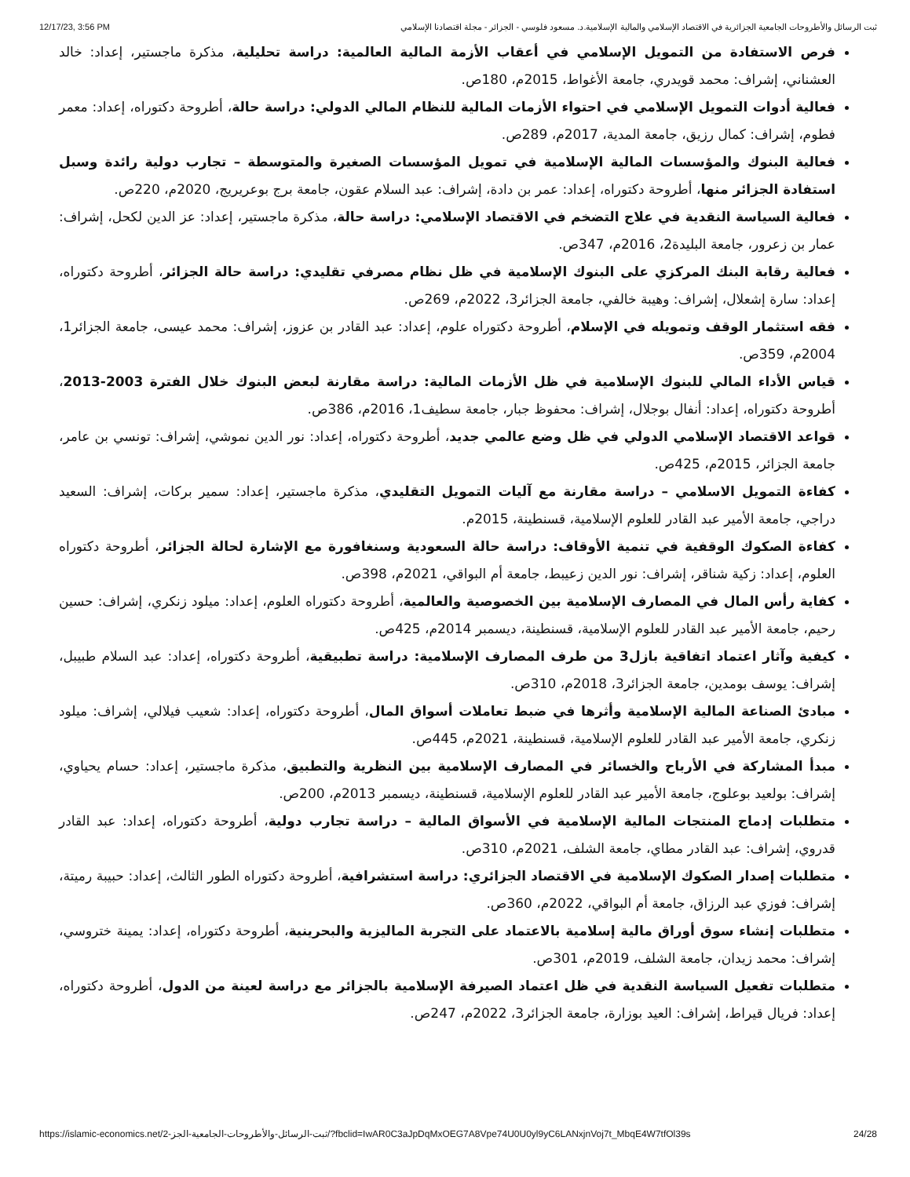12/17/23, 3:56 PM ثبت الرسائل والأطروحات الجامعية الجزائرية في الاقتصاد الإسلامي والمالية الإسلامية.د. مسعود فلوسي - الجزائر - مجلة اقتصادنا الإسلامي
فرص الاستفادة من التمويل الإسلامي في أعقاب الأزمة المالية العالمية: دراسة تحليلية، مذكرة ماجستير، إعداد: خالد العشناني، إشراف: محمد قويدري، جامعة الأغواط، 2015م، 180ص.
فعالية أدوات التمويل الإسلامي في احتواء الأزمات المالية للنظام المالي الدولي: دراسة حالة، أطروحة دكتوراه، إعداد: معمر فطوم، إشراف: كمال رزيق، جامعة المدية، 2017م، 289ص.
فعالية البنوك والمؤسسات المالية الإسلامية في تمويل المؤسسات الصغيرة والمتوسطة – تجارب دولية رائدة وسبل استفادة الجزائر منها، أطروحة دكتوراه، إعداد: عمر بن دادة، إشراف: عبد السلام عقون، جامعة برج بوعريريج، 2020م، 220ص.
فعالية السياسة النقدية في علاج التضخم في الاقتصاد الإسلامي: دراسة حالة، مذكرة ماجستير، إعداد: عز الدين لكحل، إشراف: عمار بن زعرور، جامعة البليدة2، 2016م، 347ص.
فعالية رقابة البنك المركزي على البنوك الإسلامية في ظل نظام مصرفي تقليدي: دراسة حالة الجزائر، أطروحة دكتوراه، إعداد: سارة إشعلال، إشراف: وهيبة خالفي، جامعة الجزائر3، 2022م، 269ص.
فقه استثمار الوقف وتمويله في الإسلام، أطروحة دكتوراه علوم، إعداد: عبد القادر بن عزوز، إشراف: محمد عيسى، جامعة الجزائر1، 2004م، 359ص.
قياس الأداء المالي للبنوك الإسلامية في ظل الأزمات المالية: دراسة مقارنة لبعض البنوك خلال الفترة 2003-2013، أطروحة دكتوراه، إعداد: أنفال بوجلال، إشراف: محفوظ جبار، جامعة سطيف1، 2016م، 386ص.
قواعد الاقتصاد الإسلامي الدولي في ظل وضع عالمي جديد، أطروحة دكتوراه، إعداد: نور الدين نموشي، إشراف: تونسي بن عامر، جامعة الجزائر، 2015م، 425ص.
كفاءة التمويل الاسلامي – دراسة مقارنة مع آليات التمويل التقليدي، مذكرة ماجستير، إعداد: سمير بركات، إشراف: السعيد دراجي، جامعة الأمير عبد القادر للعلوم الإسلامية، قسنطينة، 2015م.
كفاءة الصكوك الوقفية في تنمية الأوقاف: دراسة حالة السعودية وسنغافورة مع الإشارة لحالة الجزائر، أطروحة دكتوراه العلوم، إعداد: زكية شناقر، إشراف: نور الدين زعيبط، جامعة أم البواقي، 2021م، 398ص.
كفاية رأس المال في المصارف الإسلامية بين الخصوصية والعالمية، أطروحة دكتوراه العلوم، إعداد: ميلود زنكري، إشراف: حسين رحيم، جامعة الأمير عبد القادر للعلوم الإسلامية، قسنطينة، ديسمبر 2014م، 425ص.
كيفية وآثار اعتماد اتفاقية بازل3 من طرف المصارف الإسلامية: دراسة تطبيقية، أطروحة دكتوراه، إعداد: عبد السلام طبيبل، إشراف: يوسف بومدين، جامعة الجزائر3، 2018م، 310ص.
مبادئ الصناعة المالية الإسلامية وأثرها في ضبط تعاملات أسواق المال، أطروحة دكتوراه، إعداد: شعيب فيلالي، إشراف: ميلود زنكري، جامعة الأمير عبد القادر للعلوم الإسلامية، قسنطينة، 2021م، 445ص.
مبدأ المشاركة في الأرباح والخسائر في المصارف الإسلامية بين النظرية والتطبيق، مذكرة ماجستير، إعداد: حسام يحياوي، إشراف: بولعيد بوعلوج، جامعة الأمير عبد القادر للعلوم الإسلامية، قسنطينة، ديسمبر 2013م، 200ص.
متطلبات إدماج المنتجات المالية الإسلامية في الأسواق المالية – دراسة تجارب دولية، أطروحة دكتوراه، إعداد: عبد القادر قدروي، إشراف: عبد القادر مطاي، جامعة الشلف، 2021م، 310ص.
متطلبات إصدار الصكوك الإسلامية في الاقتصاد الجزائري: دراسة استشرافية، أطروحة دكتوراه الطور الثالث، إعداد: حبيبة رميتة، إشراف: فوزي عبد الرزاق، جامعة أم البواقي، 2022م، 360ص.
متطلبات إنشاء سوق أوراق مالية إسلامية بالاعتماد على التجربة الماليزية والبحرينية، أطروحة دكتوراه، إعداد: يمينة ختروسي، إشراف: محمد زيدان، جامعة الشلف، 2019م، 301ص.
متطلبات تفعيل السياسة النقدية في ظل اعتماد الصيرفة الإسلامية بالجزائر مع دراسة لعينة من الدول، أطروحة دكتوراه، إعداد: فريال قيراط، إشراف: العيد بوزارة، جامعة الجزائر3، 2022م، 247ص.
https://islamic-economics.net/2-ثبت-الرسائل-والأطروحات-الجامعية-الجز/?fbclid=IwAR0C3aJpDqMxOEG7A8Vpe74U0U0yl9yC6LANxjnVoj7t_MbqE4W7tfOl39s 24/28